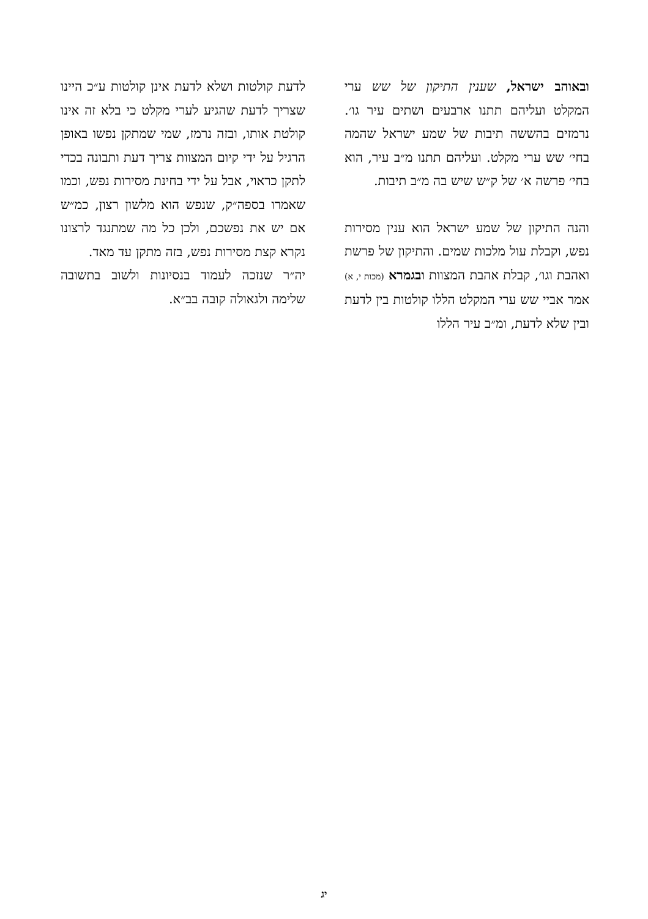ובאוהב ישראל, שענין התיקון של שש ערי המקלט ועליהם תתנו ארבעים ושתים עיר גו׳. נרמזים בהששה תיבות של שמע ישראל שהמה בחי׳ שש ערי מקלט. ועליהם תתנו מ״ב עיר, הוא בחי׳ פרשה א׳ של ק״ש שיש בה מ״ב תיבות.
והנה התיקון של שמע ישראל הוא ענין מסירות נפש, וקבלת עול מלכות שמים. והתיקון של פרשת ואהבת וגו׳, קבלת אהבת המצוות ובגמרא (מכות י, א) אמר אביי שש ערי המקלט הללו קולטות בין לדעת ובין שלא לדעת, ומ״ב עיר הללו
לדעת קולטות ושלא לדעת אינן קולטות ע״כ היינו שצריך לדעת שהגיע לערי מקלט כי בלא זה אינו קולטת אותו, ובזה נרמז, שמי שמתקן נפשו באופן הרגיל על ידי קיום המצוות צריך דעת ותבונה בכדי לתקן כראוי, אבל על ידי בחינת מסירות נפש, וכמו שאמרו בספה״ק, שנפש הוא מלשון רצון, כמ״ש אם יש את נפשכם, ולכן כל מה שמתנגד לרצונו נקרא קצת מסירות נפש, בזה מתקן עד מאד.
יה״ר שנזכה לעמוד בנסיונות ולשוב בתשובה שלימה ולגאולה קובה בב״א.
יג